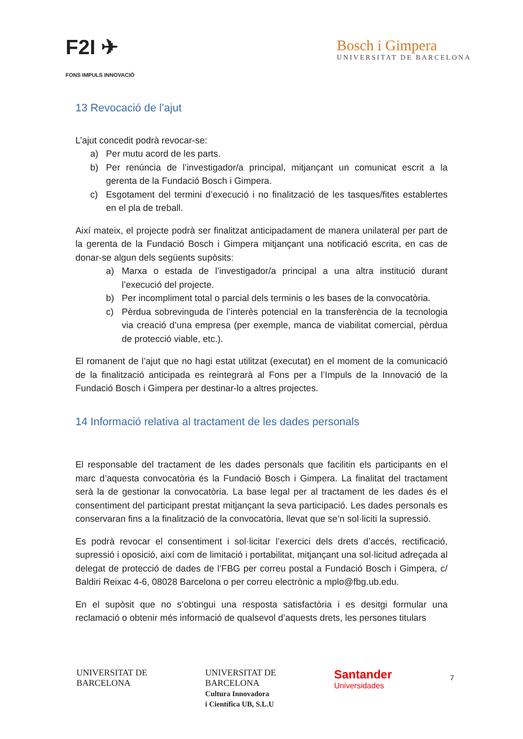F2I ✈
FONS IMPULS INNOVACIÓ
Bosch i Gimpera
UNIVERSITAT DE BARCELONA
13 Revocació de l’ajut
L’ajut concedit podrà revocar-se:
a) Per mutu acord de les parts.
b) Per renúncia de l’investigador/a principal, mitjançant un comunicat escrit a la gerenta de la Fundació Bosch i Gimpera.
c) Esgotament del termini d’execució i no finalització de les tasques/fites establertes en el pla de treball.
Així mateix, el projecte podrà ser finalitzat anticipadament de manera unilateral per part de la gerenta de la Fundació Bosch i Gimpera mitjançant una notificació escrita, en cas de donar-se algun dels següents supòsits:
a) Marxa o estada de l’investigador/a principal a una altra institució durant l’execució del projecte.
b) Per incompliment total o parcial dels terminis o les bases de la convocatòria.
c) Pèrdua sobrevinguda de l’interès potencial en la transferència de la tecnologia via creació d’una empresa (per exemple, manca de viabilitat comercial, pèrdua de protecció viable, etc.).
El romanent de l’ajut que no hagi estat utilitzat (executat) en el moment de la comunicació de la finalització anticipada es reintegrarà al Fons per a l’Impuls de la Innovació de la Fundació Bosch i Gimpera per destinar-lo a altres projectes.
14 Informació relativa al tractament de les dades personals
El responsable del tractament de les dades personals que facilitin els participants en el marc d’aquesta convocatòria és la Fundació Bosch i Gimpera. La finalitat del tractament serà la de gestionar la convocatòria. La base legal per al tractament de les dades és el consentiment del participant prestat mitjançant la seva participació. Les dades personals es conservaran fins a la finalització de la convocatòria, llevat que se’n sol·liciti la supressió.
Es podrà revocar el consentiment i sol·licitar l’exercici dels drets d’accés, rectificació, supressió i oposició, així com de limitació i portabilitat, mitjançant una sol·licitud adreçada al delegat de protecció de dades de l’FBG per correu postal a Fundació Bosch i Gimpera, c/ Baldiri Reixac 4-6, 08028 Barcelona o per correu electrònic a mplo@fbg.ub.edu.
En el supòsit que no s’obtingui una resposta satisfactòria i es desitgi formular una reclamació o obtenir més informació de qualsevol d’aquests drets, les persones titulars
UNIVERSITAT DE
BARCELONA
UNIVERSITAT DE
BARCELONA
Cultura Innovadora
i Científica UB, S.L.U
Santander
Universidades
7